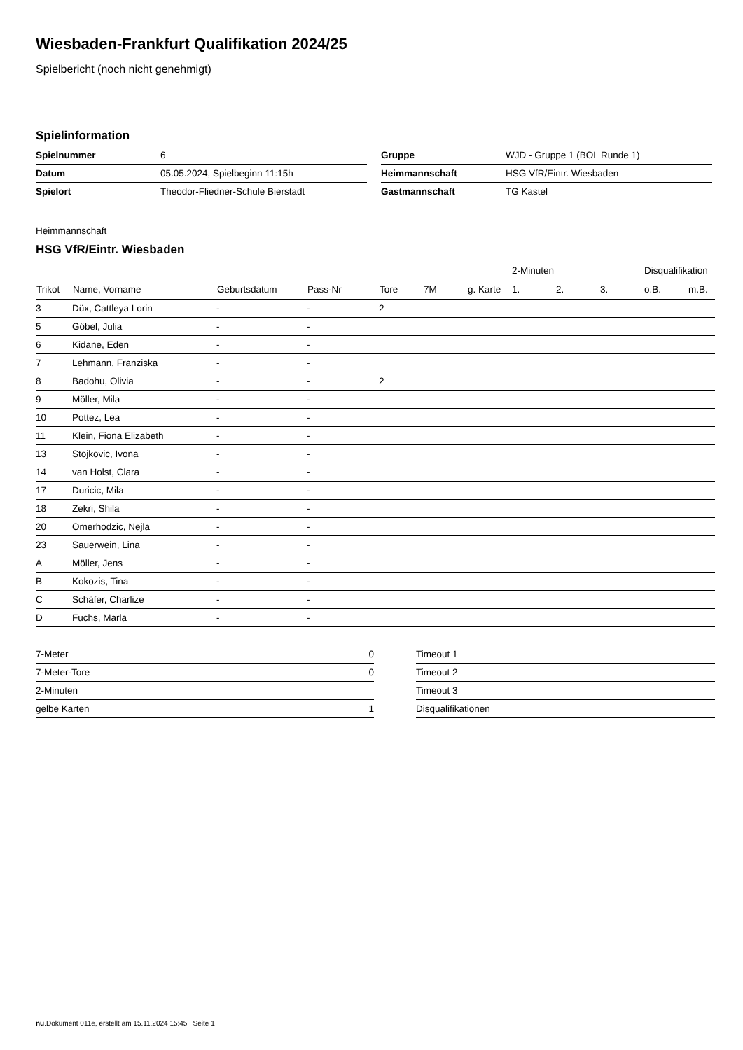Wiesbaden-Frankfurt Qualifikation 2024/25
Spielbericht (noch nicht genehmigt)
Spielinformation
| Spielnummer | 6 |
| Datum | 05.05.2024, Spielbeginn 11:15h |
| Spielort | Theodor-Fliedner-Schule Bierstadt |
| Gruppe | WJD - Gruppe 1 (BOL Runde 1) |
| Heimmannschaft | HSG VfR/Eintr. Wiesbaden |
| Gastmannschaft | TG Kastel |
Heimmannschaft
HSG VfR/Eintr. Wiesbaden
| | | | | | | | 2-Minuten | | | Disqualifikation | |
| --- | --- | --- | --- | --- | --- | --- | --- | --- | --- | --- | --- |
| Trikot | Name, Vorname | Geburtsdatum | Pass-Nr | Tore | 7M | g. Karte | 1. | 2. | 3. | o.B. | m.B. |
| 3 | Düx, Cattleya Lorin | - | - | 2 | | | | | | | |
| 5 | Göbel, Julia | - | - | | | | | | | | |
| 6 | Kidane, Eden | - | - | | | | | | | | |
| 7 | Lehmann, Franziska | - | - | | | | | | | | |
| 8 | Badohu, Olivia | - | - | 2 | | | | | | | |
| 9 | Möller, Mila | - | - | | | | | | | | |
| 10 | Pottez, Lea | - | - | | | | | | | | |
| 11 | Klein, Fiona Elizabeth | - | - | | | | | | | | |
| 13 | Stojkovic, Ivona | - | - | | | | | | | | |
| 14 | van Holst, Clara | - | - | | | | | | | | |
| 17 | Duricic, Mila | - | - | | | | | | | | |
| 18 | Zekri, Shila | - | - | | | | | | | | |
| 20 | Omerhodzic, Nejla | - | - | | | | | | | | |
| 23 | Sauerwein, Lina | - | - | | | | | | | | |
| A | Möller, Jens | - | - | | | | | | | | |
| B | Kokozis, Tina | - | - | | | | | | | | |
| C | Schäfer, Charlize | - | - | | | | | | | | |
| D | Fuchs, Marla | - | - | | | | | | | | |
| 7-Meter | 0 |
| 7-Meter-Tore | 0 |
| 2-Minuten | |
| gelbe Karten | 1 |
| Timeout 1 |
| Timeout 2 |
| Timeout 3 |
| Disqualifikationen |
nu.Dokument 011e, erstellt am 15.11.2024 15:45 | Seite 1